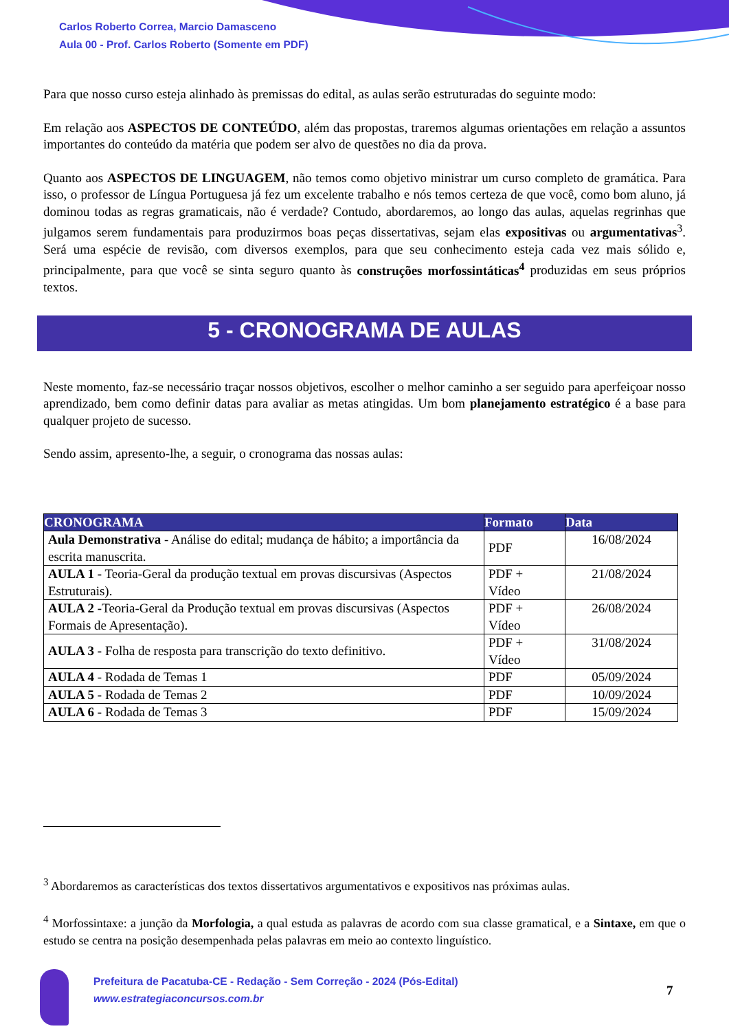Carlos Roberto Correa, Marcio Damasceno
Aula 00 - Prof. Carlos Roberto (Somente em PDF)
Para que nosso curso esteja alinhado às premissas do edital, as aulas serão estruturadas do seguinte modo:
Em relação aos ASPECTOS DE CONTEÚDO, além das propostas, traremos algumas orientações em relação a assuntos importantes do conteúdo da matéria que podem ser alvo de questões no dia da prova.
Quanto aos ASPECTOS DE LINGUAGEM, não temos como objetivo ministrar um curso completo de gramática. Para isso, o professor de Língua Portuguesa já fez um excelente trabalho e nós temos certeza de que você, como bom aluno, já dominou todas as regras gramaticais, não é verdade? Contudo, abordaremos, ao longo das aulas, aquelas regrinhas que julgamos serem fundamentais para produzirmos boas peças dissertativas, sejam elas expositivas ou argumentativas<sup>3</sup>. Será uma espécie de revisão, com diversos exemplos, para que seu conhecimento esteja cada vez mais sólido e, principalmente, para que você se sinta seguro quanto às construções morfossintáticas<sup>4</sup> produzidas em seus próprios textos.
5 - CRONOGRAMA DE AULAS
Neste momento, faz-se necessário traçar nossos objetivos, escolher o melhor caminho a ser seguido para aperfeiçoar nosso aprendizado, bem como definir datas para avaliar as metas atingidas. Um bom planejamento estratégico é a base para qualquer projeto de sucesso.
Sendo assim, apresento-lhe, a seguir, o cronograma das nossas aulas:
| CRONOGRAMA | Formato | Data |
| --- | --- | --- |
| Aula Demonstrativa - Análise do edital; mudança de hábito; a importância da escrita manuscrita. | PDF | 16/08/2024 |
| AULA 1 - Teoria-Geral da produção textual em provas discursivas (Aspectos Estruturais). | PDF + Vídeo | 21/08/2024 |
| AULA 2 - Teoria-Geral da Produção textual em provas discursivas (Aspectos Formais de Apresentação). | PDF + Vídeo | 26/08/2024 |
| AULA 3 - Folha de resposta para transcrição do texto definitivo. | PDF + Vídeo | 31/08/2024 |
| AULA 4 - Rodada de Temas 1 | PDF | 05/09/2024 |
| AULA 5 - Rodada de Temas 2 | PDF | 10/09/2024 |
| AULA 6 - Rodada de Temas 3 | PDF | 15/09/2024 |
<sup>3</sup> Abordaremos as características dos textos dissertativos argumentativos e expositivos nas próximas aulas.
<sup>4</sup> Morfossintaxe: a junção da Morfologia, a qual estuda as palavras de acordo com sua classe gramatical, e a Sintaxe, em que o estudo se centra na posição desempenhada pelas palavras em meio ao contexto linguístico.
Prefeitura de Pacatuba-CE - Redação - Sem Correção - 2024 (Pós-Edital)
www.estrategiaconcursos.com.br
7